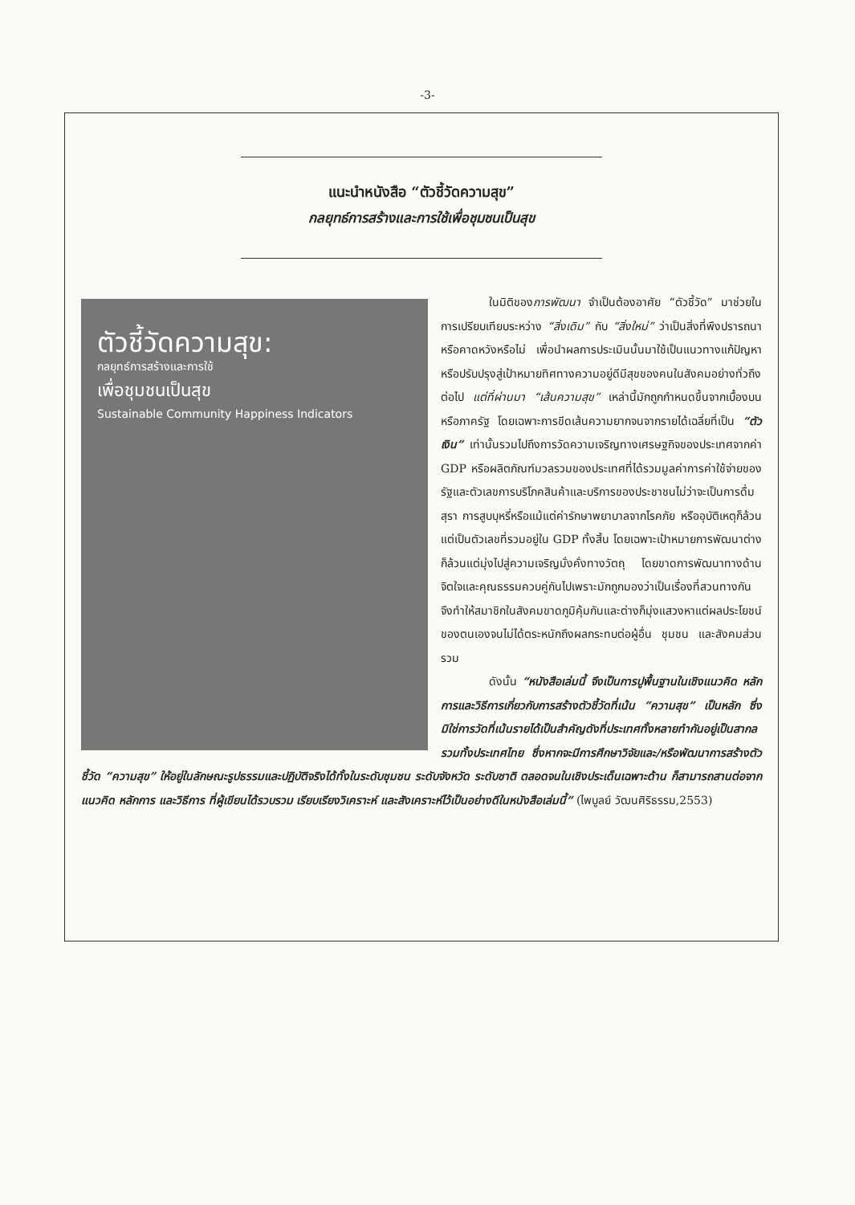-3-
แนะนำหนังสือ “ตัวชี้วัดความสุข”
กลยุทธ์การสร้างและการใช้เพื่อชุมชนเป็นสุข
ตัวชี้วัดความสุข:
กลยุทธ์การสร้างและการใช้
เพื่อชุมชนเป็นสุข
Sustainable Community Happiness Indicators
ในมิติของการพัฒนา จำเป็นต้องอาศัย “ตัวชี้วัด” มาช่วยในการเปรียบเทียบระหว่าง “สิ่งเดิม” กับ “สิ่งใหม่” ว่าเป็นสิ่งที่พึงปรารถนาหรือคาดหวังหรือไม่ เพื่อนำผลการประเมินนั้นมาใช้เป็นแนวทางแก้ปัญหาหรือปรับปรุงสู่เป้าหมายทิศทางความอยู่ดีมีสุขของคนในสังคมอย่างทั่วถึงต่อไป แต่ที่ผ่านมา “เส้นความสุข” เหล่านี้มักถูกกำหนดขึ้นจากเบื้องบนหรือภาครัฐ โดยเฉพาะการขีดเส้นความยากจนจากรายได้เฉลี่ยที่เป็น “ตัวเงิน” เท่านั้นรวมไปถึงการวัดความเจริญทางเศรษฐกิจของประเทศจากค่า GDP หรือผลิตภัณฑ์มวลรวมของประเทศที่ได้รวมมูลค่าการค่าใช้จ่ายของรัฐและตัวเลขการบริโภคสินค้าและบริการของประชาชนไม่ว่าจะเป็นการดื่มสุรา การสูบบุหรี่หรือแม้แต่ค่ารักษาพยาบาลจากโรคภัย หรืออุบัติเหตุก็ล้วนแต่เป็นตัวเลขที่รวมอยู่ใน GDP ทั้งสิ้น โดยเฉพาะเป้าหมายการพัฒนาต่างก็ล้วนแต่มุ่งไปสู่ความเจริญมั่งคั่งทางวัตถุ โดยขาดการพัฒนาทางด้านจิตใจและคุณธรรมควบคู่กันไปเพราะมักถูกมองว่าเป็นเรื่องที่สวนทางกัน จึงทำให้สมาชิกในสังคมขาดภูมิคุ้มกันและต่างก็มุ่งแสวงหาแต่ผลประโยชน์ของตนเองจนไม่ได้ตระหนักถึงผลกระทบต่อผู้อื่น ชุมชน และสังคมส่วนรวม
ดังนั้น “หนังสือเล่มนี้ จึงเป็นการปูพื้นฐานในเชิงแนวคิด หลักการและวิธีการเกี่ยวกับการสร้างตัวชี้วัดที่เน้น “ความสุข” เป็นหลัก ซึ่งมิใช่การวัดที่เน้นรายได้เป็นสำคัญดังที่ประเทศทั้งหลายทำกันอยู่เป็นสากล รวมทั้งประเทศไทย ซึ่งหากจะมีการศึกษาวิจัยและ/หรือพัฒนาการสร้างตัวชี้วัด “ความสุข” ให้อยู่ในลักษณะรูปธรรมและปฏิบัติจริงได้ทั้งในระดับชุมชน ระดับจังหวัด ระดับชาติ ตลอดจนในเชิงประเด็นเฉพาะด้าน ก็สามารถสานต่อจากแนวคิด หลักการ และวิธีการ ที่ผู้เขียนได้รวบรวม เรียบเรียงวิเคราะห์ และสังเคราะห์ไว้เป็นอย่างดีในหนังสือเล่มนี้” (ไพบูลย์ วัฒนศิริธรรม,2553)